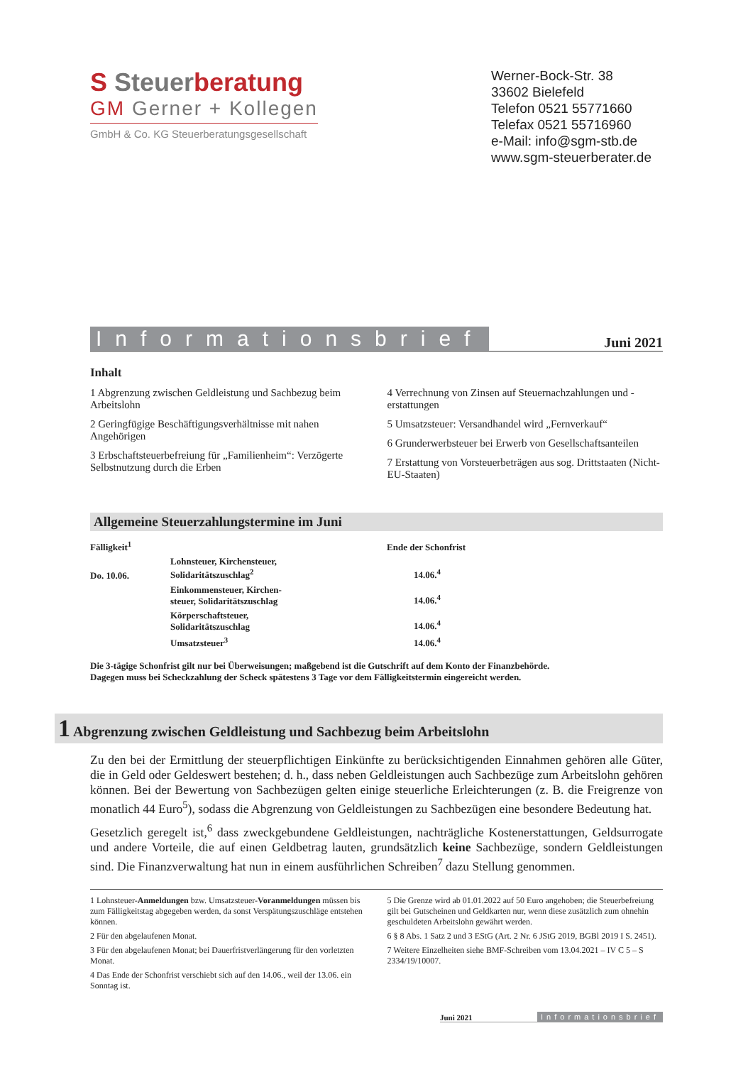S Steuerberatung
GM Gerner + Kollegen
GmbH & Co. KG Steuerberatungsgesellschaft
Werner-Bock-Str. 38
33602 Bielefeld
Telefon 0521 55771660
Telefax 0521 55716960
e-Mail: info@sgm-stb.de
www.sgm-steuerberater.de
Informationsbrief Juni 2021
Inhalt
1 Abgrenzung zwischen Geldleistung und Sachbezug beim Arbeitslohn
2 Geringfügige Beschäftigungsverhältnisse mit nahen Angehörigen
3 Erbschaftsteuerbefreiung für „Familienheim“: Verzögerte Selbstnutzung durch die Erben
4 Verrechnung von Zinsen auf Steuernachzahlungen und -erstattungen
5 Umsatzsteuer: Versandhandel wird „Fernverkauf“
6 Grunderwerbsteuer bei Erwerb von Gesellschaftsanteilen
7 Erstattung von Vorsteuerbeträgen aus sog. Drittstaaten (Nicht-EU-Staaten)
Allgemeine Steuerzahlungstermine im Juni
| Fälligkeit<sup>1</sup> | | Ende der Schonfrist |
| --- | --- | --- |
| Do. 10.06. | Lohnsteuer, Kirchensteuer, Solidaritätszuschlag<sup>2</sup> | 14.06.<sup>4</sup> |
| | Einkommensteuer, Kirchen- steuer, Solidaritätszuschlag | 14.06.<sup>4</sup> |
| | Körperschaftsteuer, Solidaritätszuschlag | 14.06.<sup>4</sup> |
| | Umsatzsteuer<sup>3</sup> | 14.06.<sup>4</sup> |
Die 3-tägige Schonfrist gilt nur bei Überweisungen; maßgebend ist die Gutschrift auf dem Konto der Finanzbehörde.
Dagegen muss bei Scheckzahlung der Scheck spätestens 3 Tage vor dem Fälligkeitstermin eingereicht werden.
1 Abgrenzung zwischen Geldleistung und Sachbezug beim Arbeitslohn
Zu den bei der Ermittlung der steuerpflichtigen Einkünfte zu berücksichtigenden Einnahmen gehören alle Güter, die in Geld oder Geldeswert bestehen; d. h., dass neben Geldleistungen auch Sachbezüge zum Arbeitslohn gehören können. Bei der Bewertung von Sachbezügen gelten einige steuerliche Erleichterungen (z. B. die Freigrenze von monatlich 44 Euro<sup>5</sup>), sodass die Abgrenzung von Geldleistungen zu Sachbezügen eine besondere Bedeutung hat.
Gesetzlich geregelt ist,<sup>6</sup> dass zweckgebundene Geldleistungen, nachträgliche Kostenerstattungen, Geldsurrogate und andere Vorteile, die auf einen Geldbetrag lauten, grundsätzlich keine Sachbezüge, sondern Geldleistungen sind. Die Finanzverwaltung hat nun in einem ausführlichen Schreiben<sup>7</sup> dazu Stellung genommen.
1 Lohnsteuer-Anmeldungen bzw. Umsatzsteuer-Voranmeldungen müssen bis zum Fälligkeitstag abgegeben werden, da sonst Verspätungszuschläge entstehen können.
2 Für den abgelaufenen Monat.
3 Für den abgelaufenen Monat; bei Dauerfristverlängerung für den vorletzten Monat.
4 Das Ende der Schonfrist verschiebt sich auf den 14.06., weil der 13.06. ein Sonntag ist.
5 Die Grenze wird ab 01.01.2022 auf 50 Euro angehoben; die Steuerbefreiung gilt bei Gutscheinen und Geldkarten nur, wenn diese zusätzlich zum ohnehin geschuldeten Arbeitslohn gewährt werden.
6 § 8 Abs. 1 Satz 2 und 3 EStG (Art. 2 Nr. 6 JStG 2019, BGBl 2019 I S. 2451).
7 Weitere Einzelheiten siehe BMF-Schreiben vom 13.04.2021 – IV C 5 – S 2334/19/10007.
Juni 2021 Informationsbrief